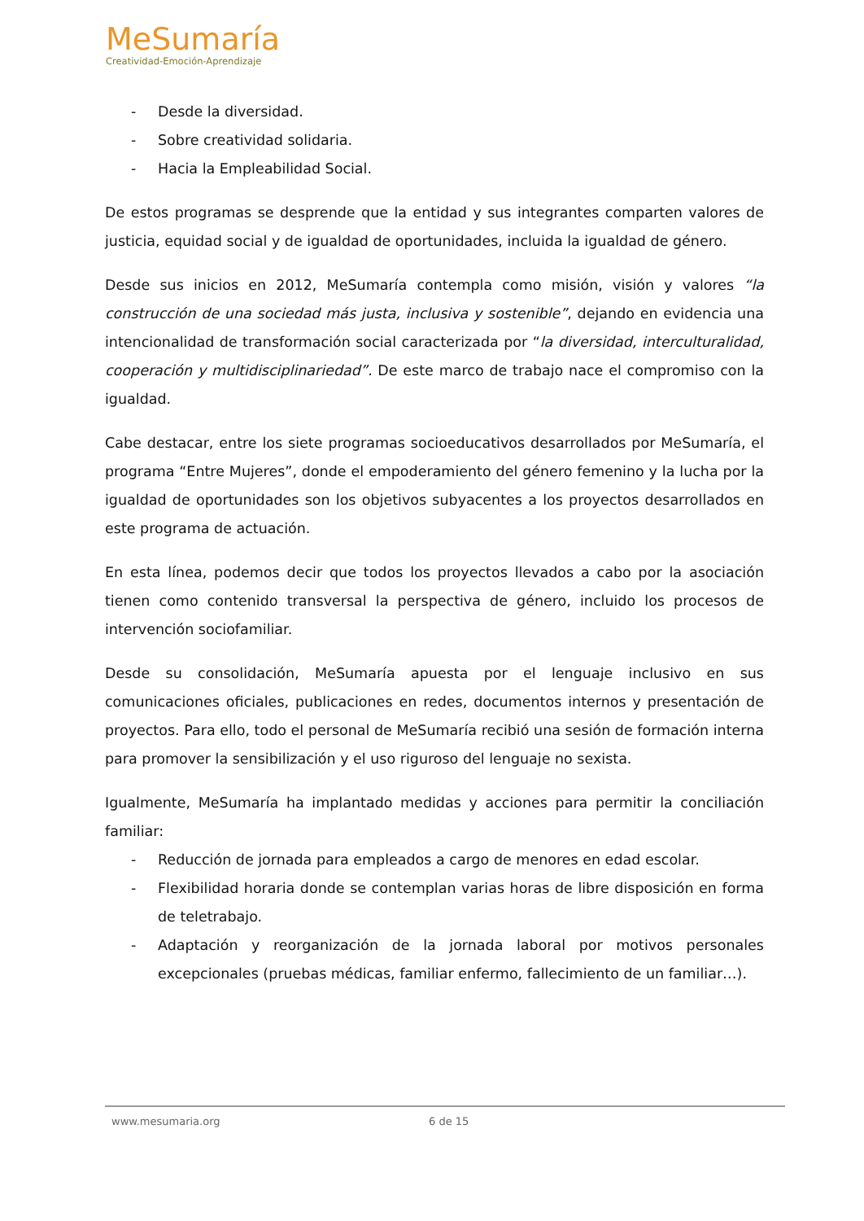MeSumaría
Creatividad-Emoción-Aprendizaje
- Desde la diversidad.
- Sobre creatividad solidaria.
- Hacia la Empleabilidad Social.
De estos programas se desprende que la entidad y sus integrantes comparten valores de justicia, equidad social y de igualdad de oportunidades, incluida la igualdad de género.
Desde sus inicios en 2012, MeSumaría contempla como misión, visión y valores “la construcción de una sociedad más justa, inclusiva y sostenible”, dejando en evidencia una intencionalidad de transformación social caracterizada por “la diversidad, interculturalidad, cooperación y multidisciplinariedad”. De este marco de trabajo nace el compromiso con la igualdad.
Cabe destacar, entre los siete programas socioeducativos desarrollados por MeSumaría, el programa “Entre Mujeres”, donde el empoderamiento del género femenino y la lucha por la igualdad de oportunidades son los objetivos subyacentes a los proyectos desarrollados en este programa de actuación.
En esta línea, podemos decir que todos los proyectos llevados a cabo por la asociación tienen como contenido transversal la perspectiva de género, incluido los procesos de intervención sociofamiliar.
Desde su consolidación, MeSumaría apuesta por el lenguaje inclusivo en sus comunicaciones oficiales, publicaciones en redes, documentos internos y presentación de proyectos. Para ello, todo el personal de MeSumaría recibió una sesión de formación interna para promover la sensibilización y el uso riguroso del lenguaje no sexista.
Igualmente, MeSumaría ha implantado medidas y acciones para permitir la conciliación familiar:
- Reducción de jornada para empleados a cargo de menores en edad escolar.
- Flexibilidad horaria donde se contemplan varias horas de libre disposición en forma de teletrabajo.
- Adaptación y reorganización de la jornada laboral por motivos personales excepcionales (pruebas médicas, familiar enfermo, fallecimiento de un familiar…).
www.mesumaria.org 6 de 15